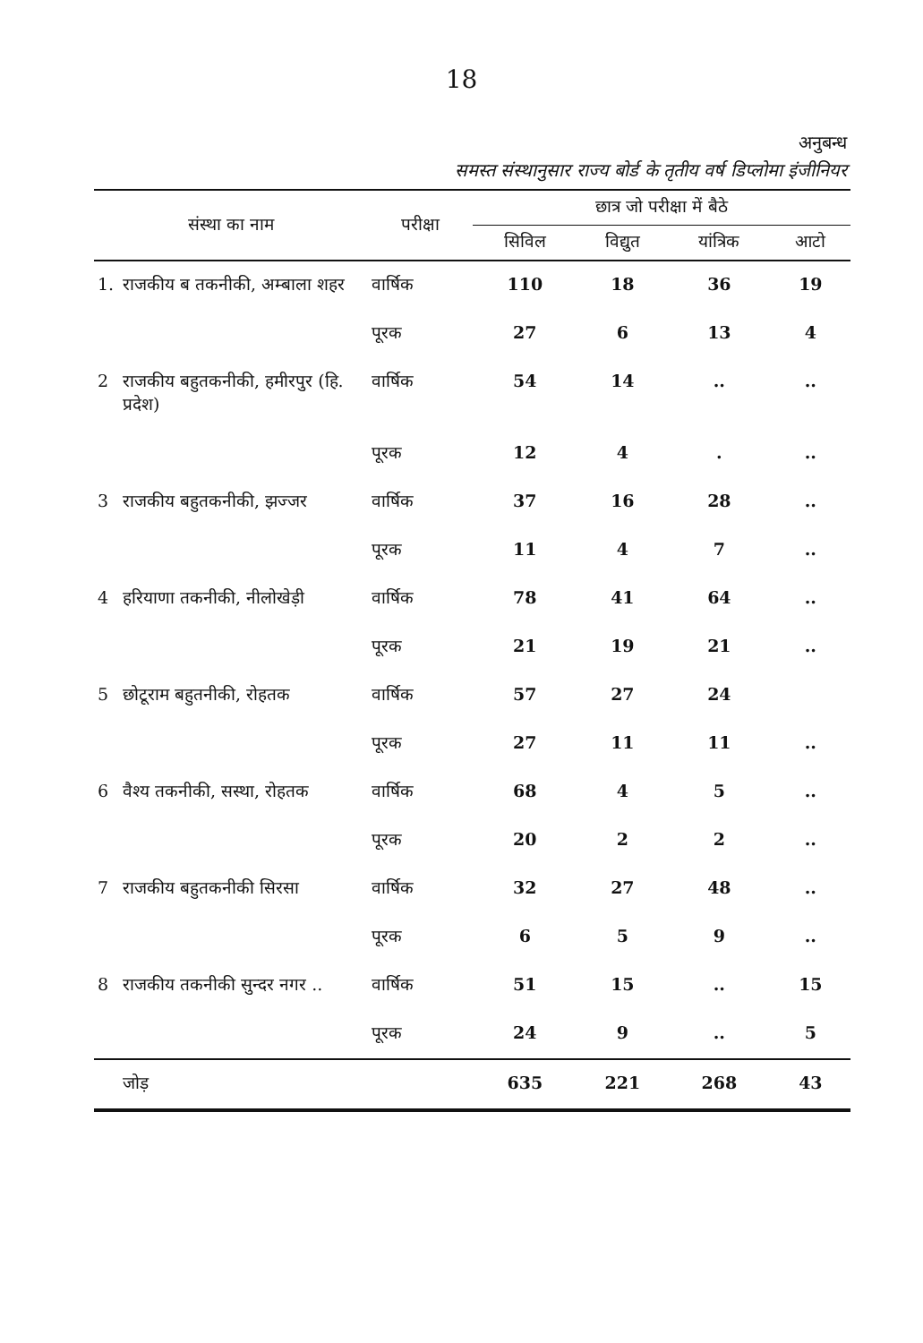18
अनुबन्ध
समस्त संस्थानुसार राज्य बोर्ड के तृतीय वर्ष डिप्लोमा इंजीनियर
| संस्था का नाम | | परीक्षा | छात्र जो परीक्षा में बैठे | | | |
| --- | --- | --- | --- | --- | --- | --- |
| | | | सिविल | विद्युत | यांत्रिक | आटो |
| 1. | राजकीय ब तकनीकी, अम्बाला शहर | वार्षिक | 110 | 18 | 36 | 19 |
| | | पूरक | 27 | 6 | 13 | 4 |
| 2 | राजकीय बहुतकनीकी, हमीरपुर (हि. प्रदेश) | वार्षिक | 54 | 14 | .. | .. |
| | | पूरक | 12 | 4 | . | .. |
| 3 | राजकीय बहुतकनीकी, झज्जर | वार्षिक | 37 | 16 | 28 | .. |
| | | पूरक | 11 | 4 | 7 | .. |
| 4 | हरियाणा तकनीकी, नीलोखेड़ी | वार्षिक | 78 | 41 | 64 | .. |
| | | पूरक | 21 | 19 | 21 | .. |
| 5 | छोटूराम बहुतनीकी, रोहतक | वार्षिक | 57 | 27 | 24 | |
| | | पूरक | 27 | 11 | 11 | .. |
| 6 | वैश्य तकनीकी, सस्था, रोहतक | वार्षिक | 68 | 4 | 5 | .. |
| | | पूरक | 20 | 2 | 2 | .. |
| 7 | राजकीय बहुतकनीकी सिरसा | वार्षिक | 32 | 27 | 48 | .. |
| | | पूरक | 6 | 5 | 9 | .. |
| 8 | राजकीय तकनीकी सुन्दर नगर .. | वार्षिक | 51 | 15 | .. | 15 |
| | | पूरक | 24 | 9 | .. | 5 |
| | जोड़ | | 635 | 221 | 268 | 43 |